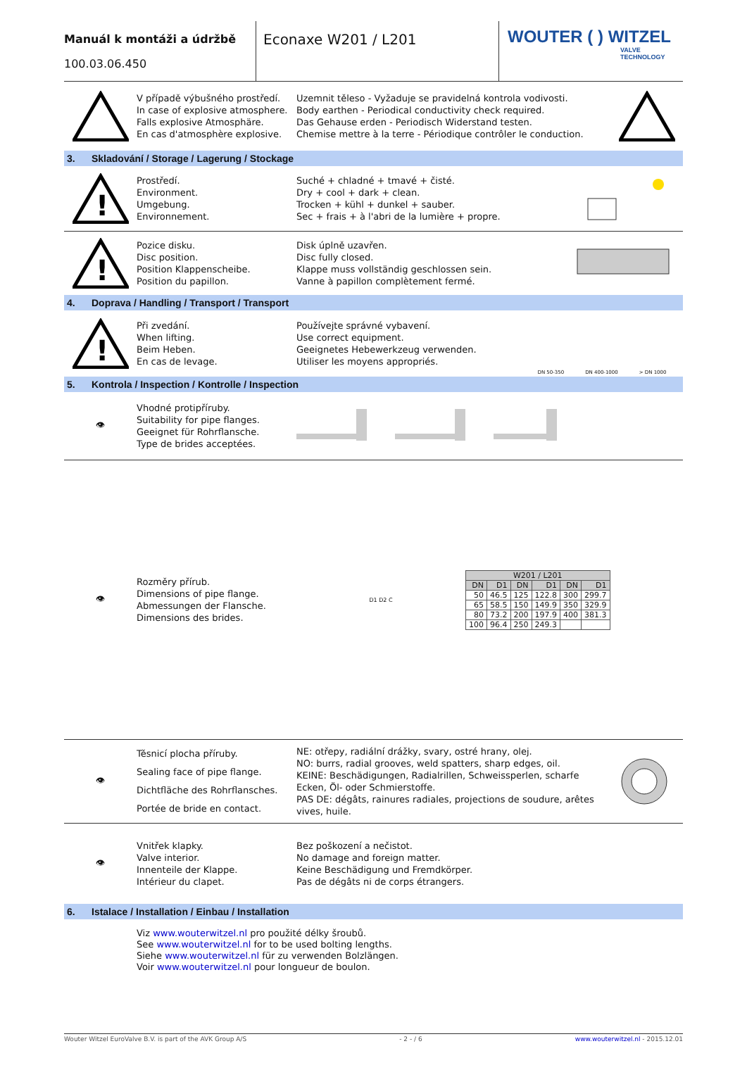Manuál k montáži a údržbě
100.03.06.450
Econaxe W201 / L201
WOUTER ( ) WITZEL
VALVE TECHNOLOGY
V případě výbušného prostředí.
In case of explosive atmosphere.
Falls explosive Atmosphäre.
En cas d'atmosphère explosive.
Uzemnit těleso - Vyžaduje se pravidelná kontrola vodivosti.
Body earthen - Periodical conductivity check required.
Das Gehause erden - Periodisch Widerstand testen.
Chemise mettre à la terre - Périodique contrôler le conduction.
3. Skladování / Storage / Lagerung / Stockage
!
Prostředí.
Environment.
Umgebung.
Environnement.
Suché + chladné + tmavé + čisté.
Dry + cool + dark + clean.
Trocken + kühl + dunkel + sauber.
Sec + frais + à l'abri de la lumière + propre.
!
Pozice disku.
Disc position.
Position Klappenscheibe.
Position du papillon.
Disk úplně uzavřen.
Disc fully closed.
Klappe muss vollständig geschlossen sein.
Vanne à papillon complètement fermé.
4. Doprava / Handling / Transport / Transport
!
Při zvedání.
When lifting.
Beim Heben.
En cas de levage.
Používejte správné vybavení.
Use correct equipment.
Geeignetes Hebewerkzeug verwenden.
Utiliser les moyens appropriés.
DN 50-350 DN 400-1000 > DN 1000
5. Kontrola / Inspection / Kontrolle / Inspection
👁
Vhodné protipříruby.
Suitability for pipe flanges.
Geeignet für Rohrflansche.
Type de brides acceptées.
👁
Rozměry přírub.
Dimensions of pipe flange.
Abmessungen der Flansche.
Dimensions des brides.
D1 D2 C
| W201 / L201 | | | | | |
| --- | --- | --- | --- | --- | --- |
| DN | D1 | DN | D1 | DN | D1 |
| 50 | 46.5 | 125 | 122.8 | 300 | 299.7 |
| 65 | 58.5 | 150 | 149.9 | 350 | 329.9 |
| 80 | 73.2 | 200 | 197.9 | 400 | 381.3 |
| 100 | 96.4 | 250 | 249.3 | | |
👁
Těsnicí plocha příruby.
Sealing face of pipe flange.
Dichtfläche des Rohrflansches.
Portée de bride en contact.
NE: otřepy, radiální drážky, svary, ostré hrany, olej.
NO: burrs, radial grooves, weld spatters, sharp edges, oil.
KEINE: Beschädigungen, Radialrillen, Schweissperlen, scharfe Ecken, Öl- oder Schmierstoffe.
PAS DE: dégâts, rainures radiales, projections de soudure, arêtes vives, huile.
👁
Vnitřek klapky.
Valve interior.
Innenteile der Klappe.
Intérieur du clapet.
Bez poškození a nečistot.
No damage and foreign matter.
Keine Beschädigung und Fremdkörper.
Pas de dégâts ni de corps étrangers.
6. Istalace / Installation / Einbau / Installation
Viz www.wouterwitzel.nl pro použité délky šroubů.
See www.wouterwitzel.nl for to be used bolting lengths.
Siehe www.wouterwitzel.nl für zu verwenden Bolzlängen.
Voir www.wouterwitzel.nl pour longueur de boulon.
Wouter Witzel EuroValve B.V. is part of the AVK Group A/S - 2 - / 6 www.wouterwitzel.nl - 2015.12.01